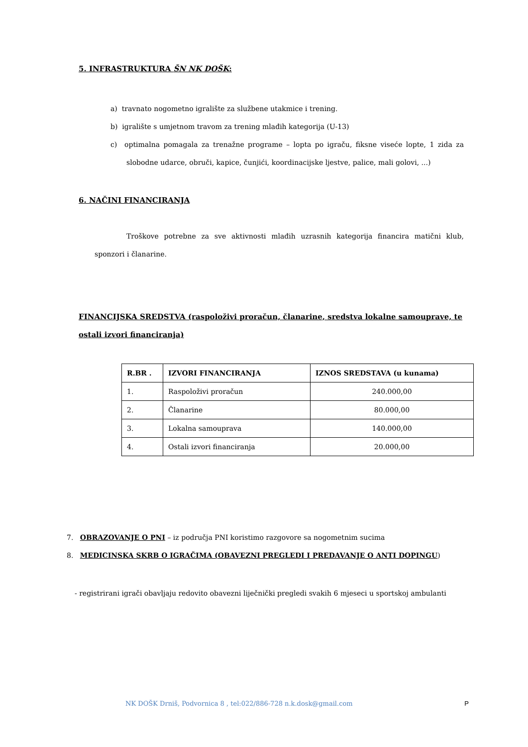5. INFRASTRUKTURA ŠN NK DOŠK:
a) travnato nogometno igralište za službene utakmice i trening.
b) igralište s umjetnom travom za trening mlađih kategorija (U-13)
c) optimalna pomagala za trenažne programe – lopta po igraču, fiksne viseće lopte, 1 zida za slobodne udarce, obruči, kapice, čunjići, koordinacijske ljestve, palice, mali golovi, ...)
6. NAČINI FINANCIRANJA
Troškove potrebne za sve aktivnosti mlađih uzrasnih kategorija financira matični klub, sponzori i članarine.
FINANCIJSKA SREDSTVA (raspoloživi proračun, članarine, sredstva lokalne samouprave, te ostali izvori financiranja)
| R.BR . | IZVORI FINANCIRANJA | IZNOS SREDSTAVA (u kunama) |
| --- | --- | --- |
| 1. | Raspoloživi proračun | 240.000,00 |
| 2. | Članarine | 80.000,00 |
| 3. | Lokalna samouprava | 140.000,00 |
| 4. | Ostali izvori financiranja | 20.000,00 |
7. OBRAZOVANJE O PNI – iz područja PNI koristimo razgovore sa nogometnim sucima
8. MEDICINSKA SKRB O IGRAČIMA (OBAVEZNI PREGLEDI I PREDAVANJE O ANTI DOPINGU)
- registrirani igrači obavljaju redovito obavezni liječnički pregledi svakih 6 mjeseci u sportskoj ambulanti
NK DOŠK Drniš, Podvornica 8 , tel:022/886-728 n.k.dosk@gmail.com P